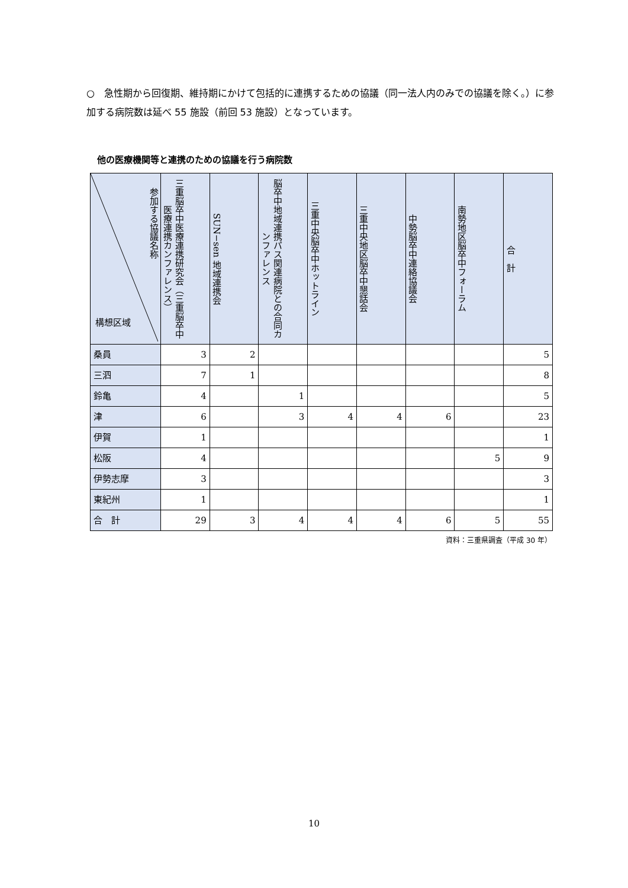○　急性期から回復期、維持期にかけて包括的に連携するための協議（同一法人内のみでの協議を除く。）に参加する病院数は延べ 55 施設（前回 53 施設）となっています。
他の医療機関等と連携のための協議を行う病院数
| 参加する協議名称 構想区域 | 三重脳卒中医療連携研究会（三重脳卒中医療連携カンファレンス） | SUN−sen 地域連携会 | 脳卒中地域連携パス関連病院との合同カンファレンス | 三重中央脳卒中ホットライン | 三重中央地区脳卒中懇話会 | 中勢脳卒中連絡協議会 | 南勢地区脳卒中フォーラム | 合 計 |
| --- | --- | --- | --- | --- | --- | --- | --- | --- |
| 桑員 | 3 | 2 | | | | | | 5 |
| 三泗 | 7 | 1 | | | | | | 8 |
| 鈴亀 | 4 | | 1 | | | | | 5 |
| 津 | 6 | | 3 | 4 | 4 | 6 | | 23 |
| 伊賀 | 1 | | | | | | | 1 |
| 松阪 | 4 | | | | | | 5 | 9 |
| 伊勢志摩 | 3 | | | | | | | 3 |
| 東紀州 | 1 | | | | | | | 1 |
| 合 計 | 29 | 3 | 4 | 4 | 4 | 6 | 5 | 55 |
資料：三重県調査（平成 30 年）
10